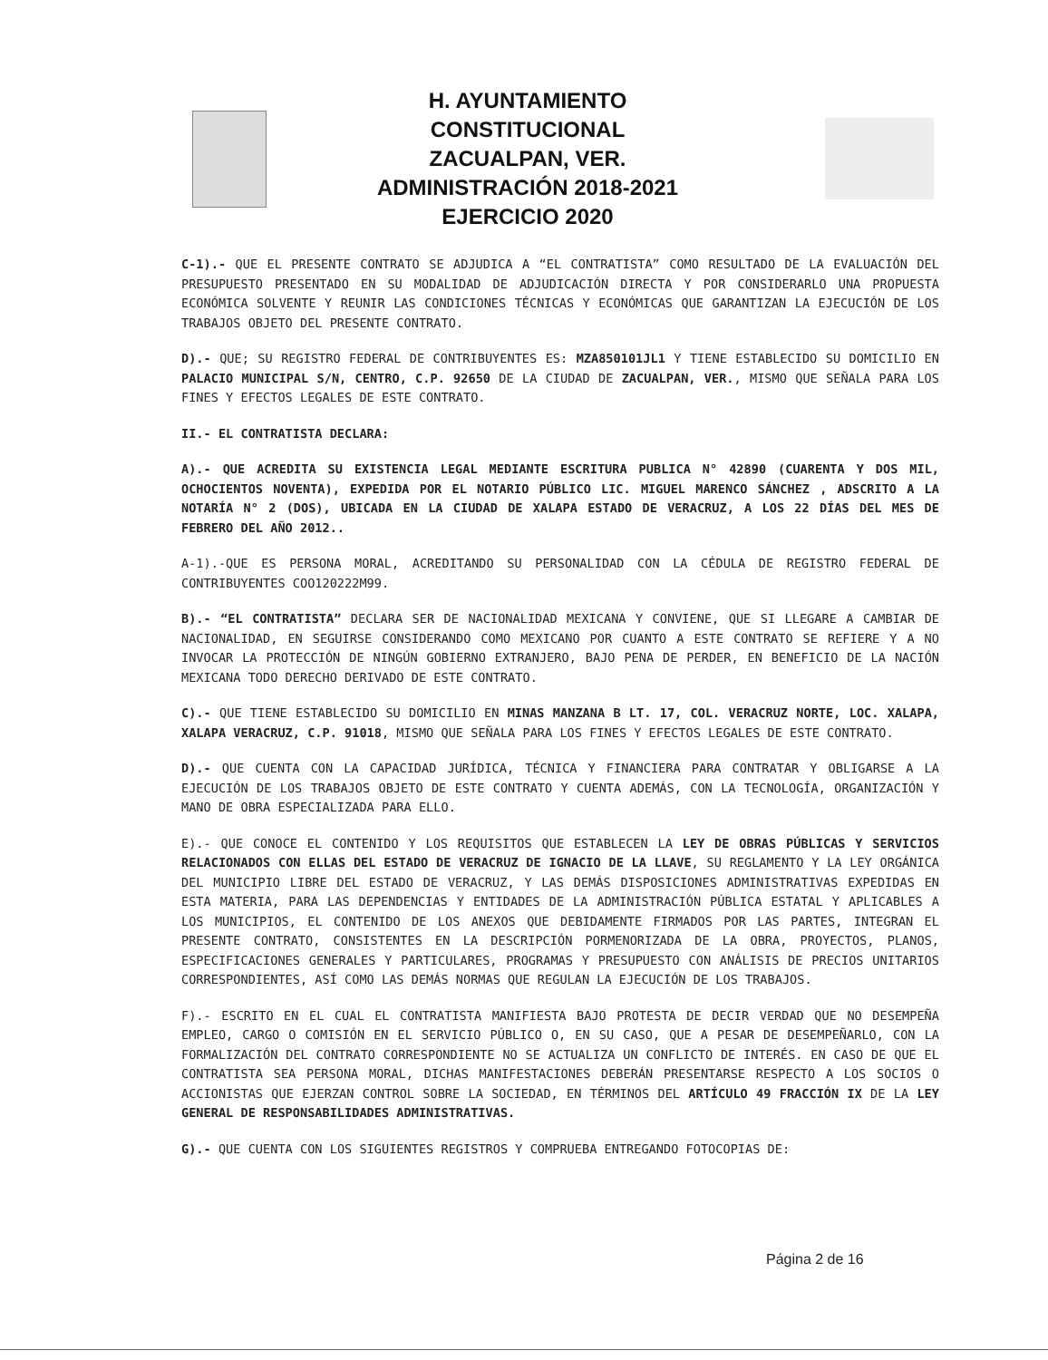H. AYUNTAMIENTO CONSTITUCIONAL
ZACUALPAN, VER.
ADMINISTRACIÓN 2018-2021
EJERCICIO 2020
C-1).- QUE EL PRESENTE CONTRATO SE ADJUDICA A “EL CONTRATISTA” COMO RESULTADO DE LA EVALUACIÓN DEL PRESUPUESTO PRESENTADO EN SU MODALIDAD DE ADJUDICACIÓN DIRECTA Y POR CONSIDERARLO UNA PROPUESTA ECONÓMICA SOLVENTE Y REUNIR LAS CONDICIONES TÉCNICAS Y ECONÓMICAS QUE GARANTIZAN LA EJECUCIÓN DE LOS TRABAJOS OBJETO DEL PRESENTE CONTRATO.
D).- QUE; SU REGISTRO FEDERAL DE CONTRIBUYENTES ES: MZA850101JL1 Y TIENE ESTABLECIDO SU DOMICILIO EN PALACIO MUNICIPAL S/N, CENTRO, C.P. 92650 DE LA CIUDAD DE ZACUALPAN, VER., MISMO QUE SEÑALA PARA LOS FINES Y EFECTOS LEGALES DE ESTE CONTRATO.
II.- EL CONTRATISTA DECLARA:
A).- QUE ACREDITA SU EXISTENCIA LEGAL MEDIANTE ESCRITURA PUBLICA N° 42890 (CUARENTA Y DOS MIL, OCHOCIENTOS NOVENTA), EXPEDIDA POR EL NOTARIO PÚBLICO LIC. MIGUEL MARENCO SÁNCHEZ , ADSCRITO A LA NOTARÍA N° 2 (DOS), UBICADA EN LA CIUDAD DE XALAPA ESTADO DE VERACRUZ, A LOS 22 DÍAS DEL MES DE FEBRERO DEL AÑO 2012..
A-1).-QUE ES PERSONA MORAL, ACREDITANDO SU PERSONALIDAD CON LA CÉDULA DE REGISTRO FEDERAL DE CONTRIBUYENTES COO120222M99.
B).- “EL CONTRATISTA” DECLARA SER DE NACIONALIDAD MEXICANA Y CONVIENE, QUE SI LLEGARE A CAMBIAR DE NACIONALIDAD, EN SEGUIRSE CONSIDERANDO COMO MEXICANO POR CUANTO A ESTE CONTRATO SE REFIERE Y A NO INVOCAR LA PROTECCIÓN DE NINGÚN GOBIERNO EXTRANJERO, BAJO PENA DE PERDER, EN BENEFICIO DE LA NACIÓN MEXICANA TODO DERECHO DERIVADO DE ESTE CONTRATO.
C).- QUE TIENE ESTABLECIDO SU DOMICILIO EN MINAS MANZANA B LT. 17, COL. VERACRUZ NORTE, LOC. XALAPA, XALAPA VERACRUZ, C.P. 91018, MISMO QUE SEÑALA PARA LOS FINES Y EFECTOS LEGALES DE ESTE CONTRATO.
D).- QUE CUENTA CON LA CAPACIDAD JURÍDICA, TÉCNICA Y FINANCIERA PARA CONTRATAR Y OBLIGARSE A LA EJECUCIÓN DE LOS TRABAJOS OBJETO DE ESTE CONTRATO Y CUENTA ADEMÁS, CON LA TECNOLOGÍA, ORGANIZACIÓN Y MANO DE OBRA ESPECIALIZADA PARA ELLO.
E).- QUE CONOCE EL CONTENIDO Y LOS REQUISITOS QUE ESTABLECEN LA LEY DE OBRAS PÚBLICAS Y SERVICIOS RELACIONADOS CON ELLAS DEL ESTADO DE VERACRUZ DE IGNACIO DE LA LLAVE, SU REGLAMENTO Y LA LEY ORGÁNICA DEL MUNICIPIO LIBRE DEL ESTADO DE VERACRUZ, Y LAS DEMÁS DISPOSICIONES ADMINISTRATIVAS EXPEDIDAS EN ESTA MATERIA, PARA LAS DEPENDENCIAS Y ENTIDADES DE LA ADMINISTRACIÓN PÚBLICA ESTATAL Y APLICABLES A LOS MUNICIPIOS, EL CONTENIDO DE LOS ANEXOS QUE DEBIDAMENTE FIRMADOS POR LAS PARTES, INTEGRAN EL PRESENTE CONTRATO, CONSISTENTES EN LA DESCRIPCIÓN PORMENORIZADA DE LA OBRA, PROYECTOS, PLANOS, ESPECIFICACIONES GENERALES Y PARTICULARES, PROGRAMAS Y PRESUPUESTO CON ANÁLISIS DE PRECIOS UNITARIOS CORRESPONDIENTES, ASÍ COMO LAS DEMÁS NORMAS QUE REGULAN LA EJECUCIÓN DE LOS TRABAJOS.
F).- ESCRITO EN EL CUAL EL CONTRATISTA MANIFIESTA BAJO PROTESTA DE DECIR VERDAD QUE NO DESEMPEÑA EMPLEO, CARGO O COMISIÓN EN EL SERVICIO PÚBLICO O, EN SU CASO, QUE A PESAR DE DESEMPEÑARLO, CON LA FORMALIZACIÓN DEL CONTRATO CORRESPONDIENTE NO SE ACTUALIZA UN CONFLICTO DE INTERÉS. EN CASO DE QUE EL CONTRATISTA SEA PERSONA MORAL, DICHAS MANIFESTACIONES DEBERÁN PRESENTARSE RESPECTO A LOS SOCIOS O ACCIONISTAS QUE EJERZAN CONTROL SOBRE LA SOCIEDAD, EN TÉRMINOS DEL ARTÍCULO 49 FRACCIÓN IX DE LA LEY GENERAL DE RESPONSABILIDADES ADMINISTRATIVAS.
G).- QUE CUENTA CON LOS SIGUIENTES REGISTROS Y COMPRUEBA ENTREGANDO FOTOCOPIAS DE:
Página 2 de 16